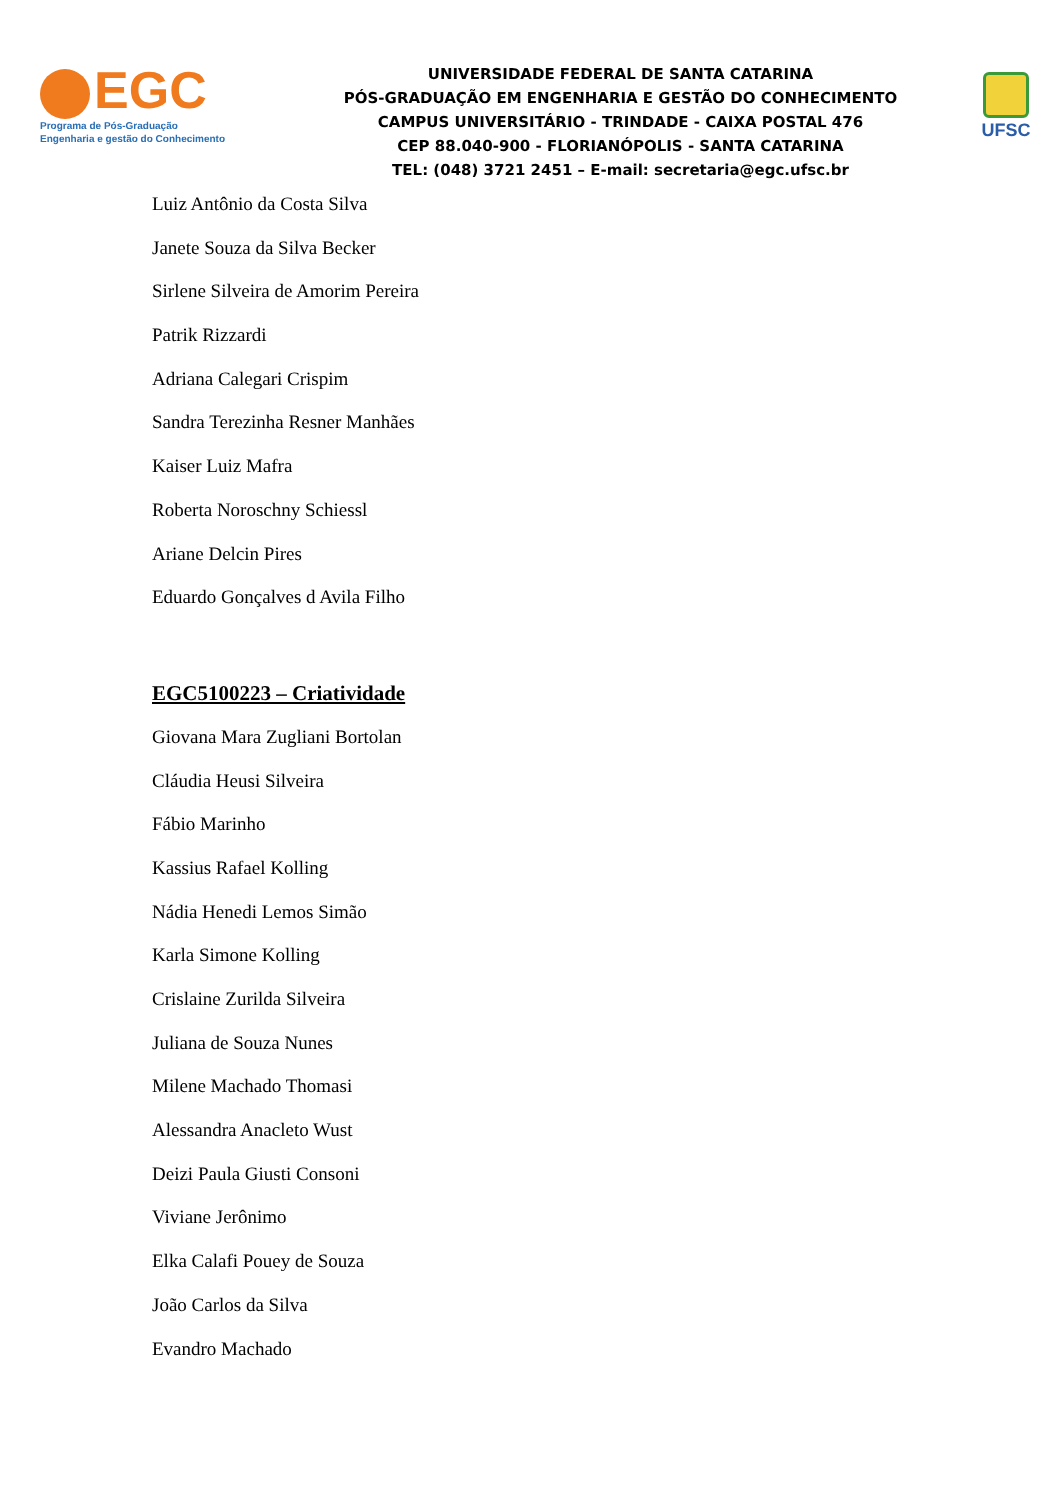EGC
Programa de Pós-Graduação
Engenharia e gestão do Conhecimento
UNIVERSIDADE FEDERAL DE SANTA CATARINA
PÓS-GRADUAÇÃO EM ENGENHARIA E GESTÃO DO CONHECIMENTO
CAMPUS UNIVERSITÁRIO - TRINDADE - CAIXA POSTAL 476
CEP 88.040-900 - FLORIANÓPOLIS - SANTA CATARINA
TEL: (048) 3721 2451 – E-mail: secretaria@egc.ufsc.br
UFSC
Luiz Antônio da Costa Silva
Janete Souza da Silva Becker
Sirlene Silveira de Amorim Pereira
Patrik Rizzardi
Adriana Calegari Crispim
Sandra Terezinha Resner Manhães
Kaiser Luiz Mafra
Roberta Noroschny Schiessl
Ariane Delcin Pires
Eduardo Gonçalves d Avila Filho
EGC5100223 – Criatividade
Giovana Mara Zugliani Bortolan
Cláudia Heusi Silveira
Fábio Marinho
Kassius Rafael Kolling
Nádia Henedi Lemos Simão
Karla Simone Kolling
Crislaine Zurilda Silveira
Juliana de Souza Nunes
Milene Machado Thomasi
Alessandra Anacleto Wust
Deizi Paula Giusti Consoni
Viviane Jerônimo
Elka Calafi Pouey de Souza
João Carlos da Silva
Evandro Machado